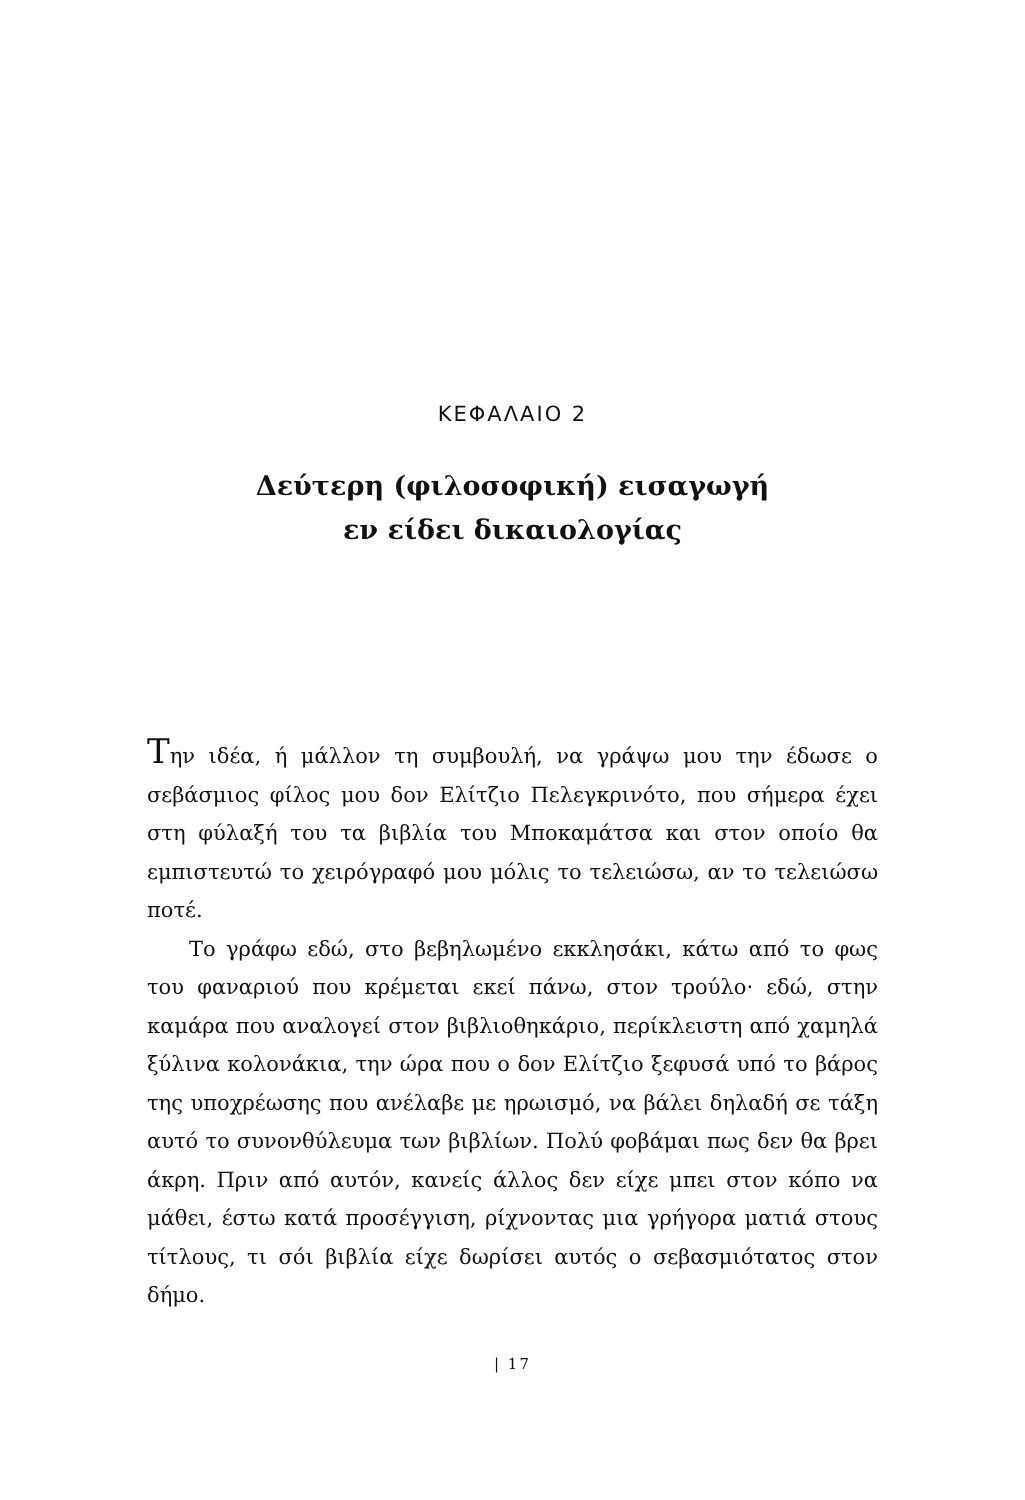ΚΕΦΑΛΑΙΟ 2
Δεύτερη (φιλοσοφική) εισαγωγή
εν είδει δικαιολογίας
Την ιδέα, ή μάλλον τη συμβουλή, να γράψω μου την έδωσε ο σεβάσμιος φίλος μου δον Ελίτζιο Πελεγκρινότο, που σήμερα έχει στη φύλαξή του τα βιβλία του Μποκαμάτσα και στον οποίο θα εμπιστευτώ το χειρόγραφό μου μόλις το τελειώσω, αν το τελειώσω ποτέ.
Το γράφω εδώ, στο βεβηλωμένο εκκλησάκι, κάτω από το φως του φαναριού που κρέμεται εκεί πάνω, στον τρούλο· εδώ, στην καμάρα που αναλογεί στον βιβλιοθηκάριο, περίκλειστη από χαμηλά ξύλινα κολονάκια, την ώρα που ο δον Ελίτζιο ξεφυσά υπό το βάρος της υποχρέωσης που ανέλαβε με ηρωισμό, να βάλει δηλαδή σε τάξη αυτό το συνονθύλευμα των βιβλίων. Πολύ φοβάμαι πως δεν θα βρει άκρη. Πριν από αυτόν, κανείς άλλος δεν είχε μπει στον κόπο να μάθει, έστω κατά προσέγγιση, ρίχνοντας μια γρήγορα ματιά στους τίτλους, τι σόι βιβλία είχε δωρίσει αυτός ο σεβασμιότατος στον δήμο.
| 17